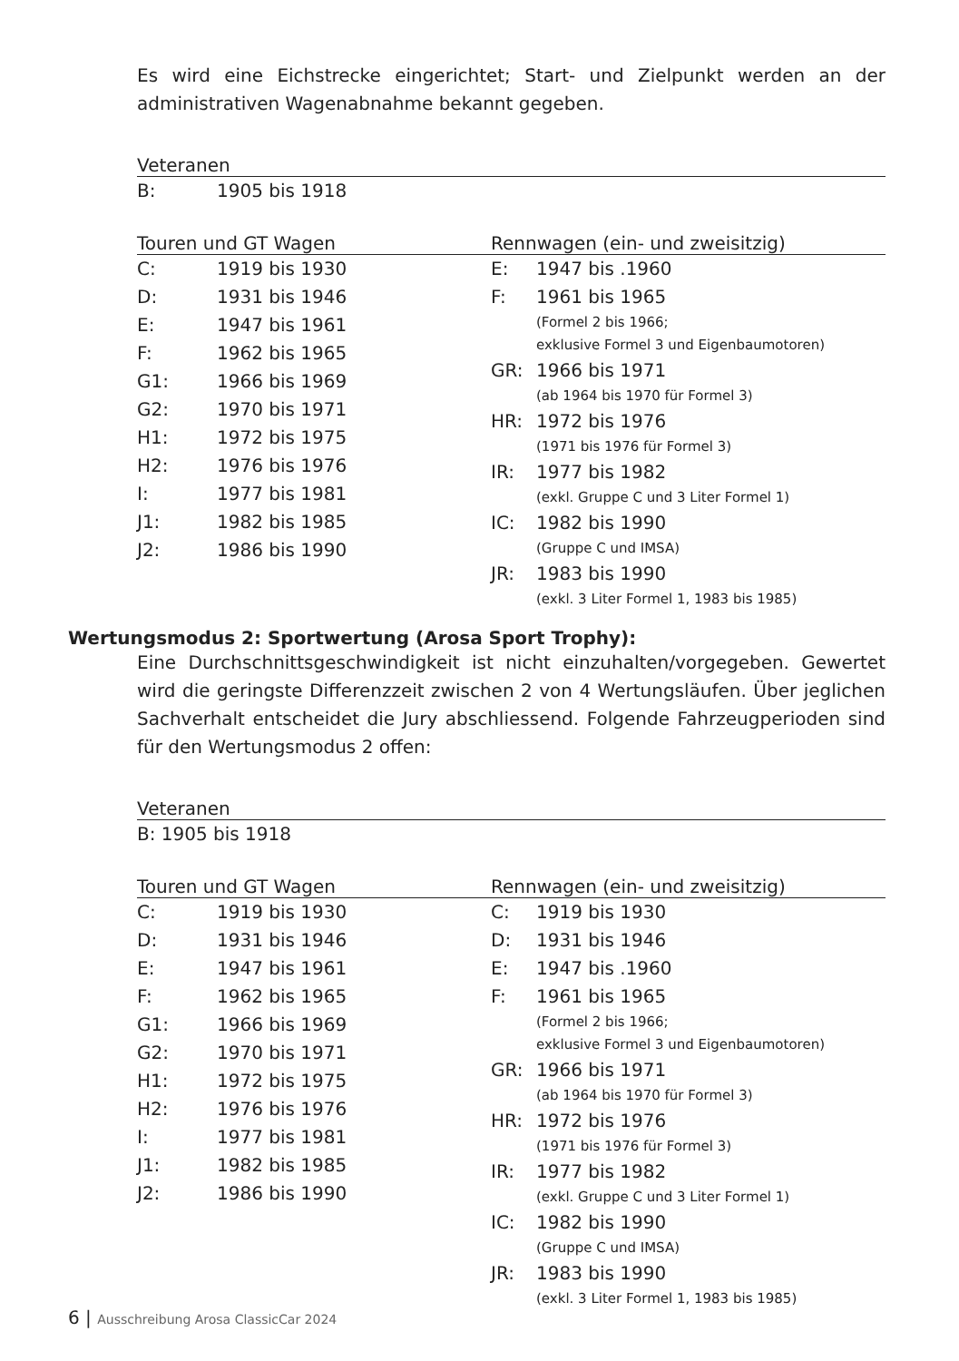Es wird eine Eichstrecke eingerichtet; Start- und Zielpunkt werden an der administrativen Wagenabnahme bekannt gegeben.
Veteranen
| B: | 1905 bis 1918 |
Touren und GT Wagen
| C: | 1919 bis 1930 |
| D: | 1931 bis 1946 |
| E: | 1947 bis 1961 |
| F: | 1962 bis 1965 |
| G1: | 1966 bis 1969 |
| G2: | 1970 bis 1971 |
| H1: | 1972 bis 1975 |
| H2: | 1976 bis 1976 |
| I: | 1977 bis 1981 |
| J1: | 1982 bis 1985 |
| J2: | 1986 bis 1990 |
Rennwagen (ein- und zweisitzig)
| E: | 1947 bis .1960 |
| F: | 1961 bis 1965 (Formel 2 bis 1966; exklusive Formel 3 und Eigenbaumotoren) |
| GR: | 1966 bis 1971 (ab 1964 bis 1970 für Formel 3) |
| HR: | 1972 bis 1976 (1971 bis 1976 für Formel 3) |
| IR: | 1977 bis 1982 (exkl. Gruppe C und 3 Liter Formel 1) |
| IC: | 1982 bis 1990 (Gruppe C und IMSA) |
| JR: | 1983 bis 1990 (exkl. 3 Liter Formel 1, 1983 bis 1985) |
Wertungsmodus 2: Sportwertung (Arosa Sport Trophy):
Eine Durchschnittsgeschwindigkeit ist nicht einzuhalten/vorgegeben. Gewertet wird die geringste Differenzzeit zwischen 2 von 4 Wertungsläufen. Über jeglichen Sachverhalt entscheidet die Jury abschliessend. Folgende Fahrzeugperioden sind für den Wertungsmodus 2 offen:
Veteranen
B: 1905 bis 1918
Touren und GT Wagen
| C: | 1919 bis 1930 |
| D: | 1931 bis 1946 |
| E: | 1947 bis 1961 |
| F: | 1962 bis 1965 |
| G1: | 1966 bis 1969 |
| G2: | 1970 bis 1971 |
| H1: | 1972 bis 1975 |
| H2: | 1976 bis 1976 |
| I: | 1977 bis 1981 |
| J1: | 1982 bis 1985 |
| J2: | 1986 bis 1990 |
Rennwagen (ein- und zweisitzig)
| C: | 1919 bis 1930 |
| D: | 1931 bis 1946 |
| E: | 1947 bis .1960 |
| F: | 1961 bis 1965 (Formel 2 bis 1966; exklusive Formel 3 und Eigenbaumotoren) |
| GR: | 1966 bis 1971 (ab 1964 bis 1970 für Formel 3) |
| HR: | 1972 bis 1976 (1971 bis 1976 für Formel 3) |
| IR: | 1977 bis 1982 (exkl. Gruppe C und 3 Liter Formel 1) |
| IC: | 1982 bis 1990 (Gruppe C und IMSA) |
| JR: | 1983 bis 1990 (exkl. 3 Liter Formel 1, 1983 bis 1985) |
6 | Ausschreibung Arosa ClassicCar 2024